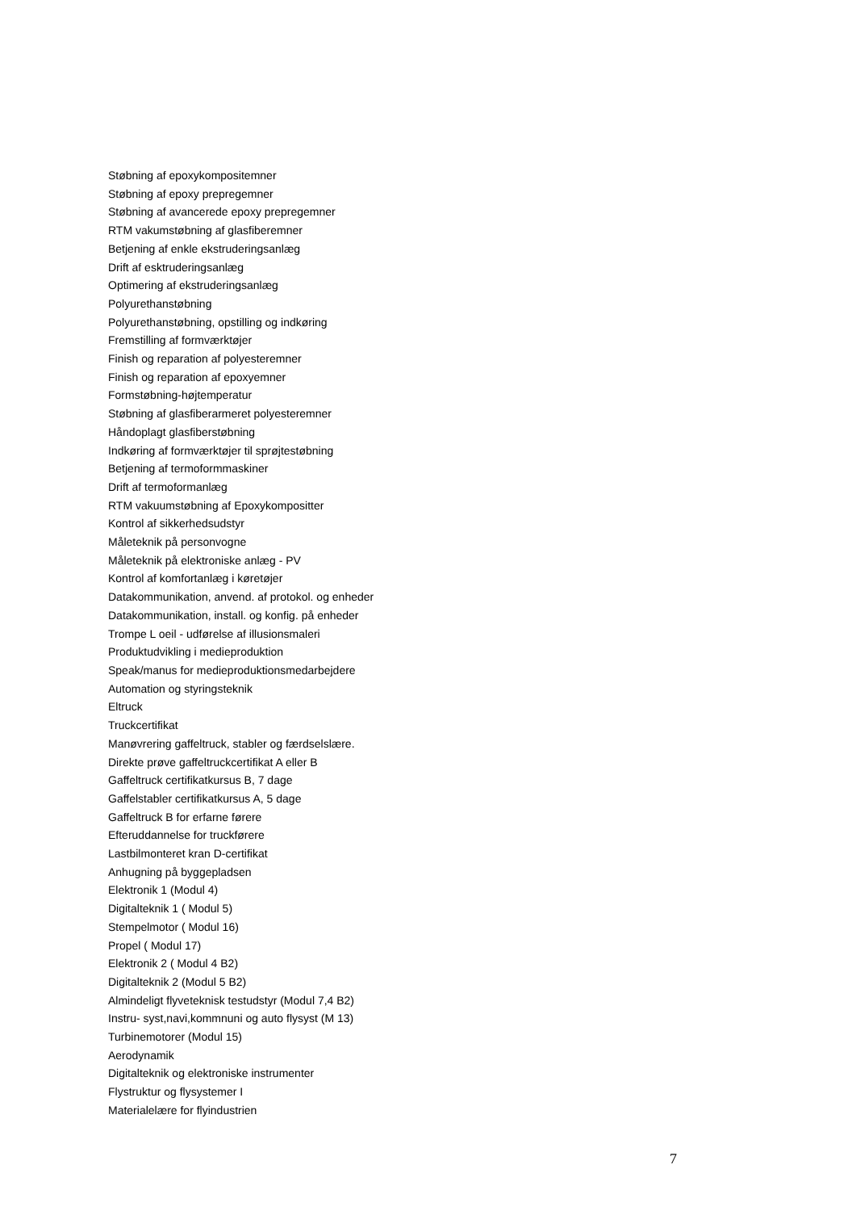Støbning af epoxykompositemner
Støbning af epoxy prepregemner
Støbning af avancerede epoxy prepregemner
RTM vakumstøbning af glasfiberemner
Betjening af enkle ekstruderingsanlæg
Drift af esktruderingsanlæg
Optimering af ekstruderingsanlæg
Polyurethanstøbning
Polyurethanstøbning, opstilling og indkøring
Fremstilling af formværktøjer
Finish og reparation af polyesteremner
Finish og reparation af epoxyemner
Formstøbning-højtemperatur
Støbning af glasfiberarmeret polyesteremner
Håndoplagt glasfiberstøbning
Indkøring af formværktøjer til sprøjtestøbning
Betjening af termoformmaskiner
Drift af termoformanlæg
RTM vakuumstøbning af Epoxykompositter
Kontrol af sikkerhedsudstyr
Måleteknik på personvogne
Måleteknik på elektroniske anlæg - PV
Kontrol af komfortanlæg i køretøjer
Datakommunikation, anvend. af protokol. og enheder
Datakommunikation, install. og konfig. på enheder
Trompe L oeil - udførelse af illusionsmaleri
Produktudvikling i medieproduktion
Speak/manus for medieproduktionsmedarbejdere
Automation og styringsteknik
Eltruck
Truckcertifikat
Manøvrering gaffeltruck, stabler og færdselslære.
Direkte prøve gaffeltruckcertifikat A eller B
Gaffeltruck certifikatkursus B, 7 dage
Gaffelstabler certifikatkursus A, 5 dage
Gaffeltruck B for erfarne førere
Efteruddannelse for truckførere
Lastbilmonteret kran D-certifikat
Anhugning på byggepladsen
Elektronik 1 (Modul 4)
Digitalteknik 1 ( Modul 5)
Stempelmotor ( Modul 16)
Propel ( Modul 17)
Elektronik 2 ( Modul 4 B2)
Digitalteknik 2 (Modul 5 B2)
Almindeligt flyveteknisk testudstyr (Modul 7,4 B2)
Instru- syst,navi,kommnuni og auto flysyst (M 13)
Turbinemotorer (Modul 15)
Aerodynamik
Digitalteknik og elektroniske instrumenter
Flystruktur og flysystemer I
Materialelære for flyindustrien
7